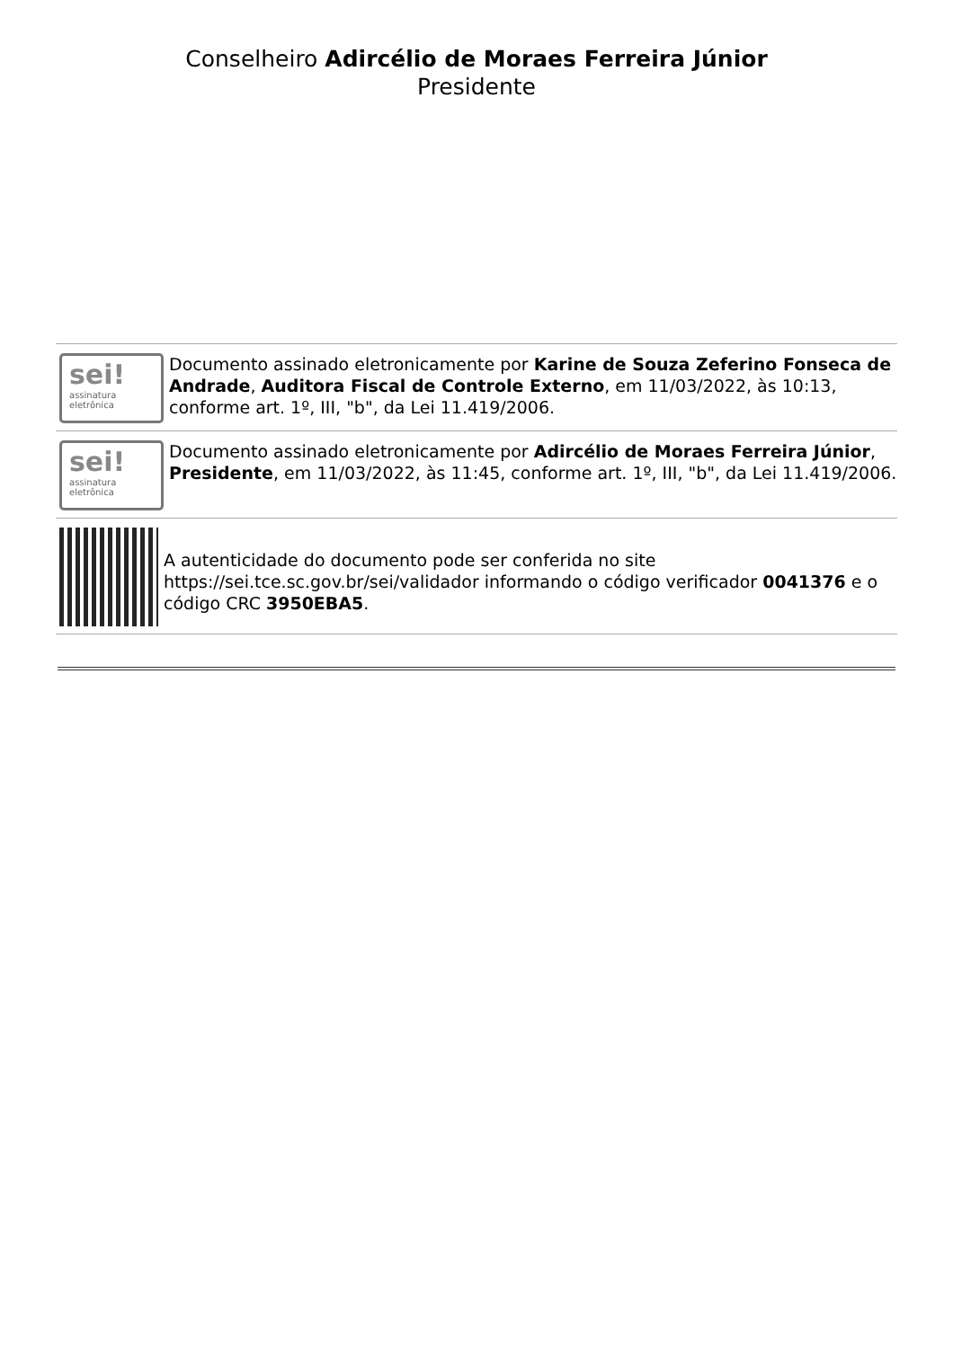Conselheiro Adircélio de Moraes Ferreira Júnior
Presidente
sei!
assinatura
eletrônica
Documento assinado eletronicamente por Karine de Souza Zeferino Fonseca de Andrade, Auditora Fiscal de Controle Externo, em 11/03/2022, às 10:13, conforme art. 1º, III, "b", da Lei 11.419/2006.
sei!
assinatura
eletrônica
Documento assinado eletronicamente por Adircélio de Moraes Ferreira Júnior, Presidente, em 11/03/2022, às 11:45, conforme art. 1º, III, "b", da Lei 11.419/2006.
A autenticidade do documento pode ser conferida no site https://sei.tce.sc.gov.br/sei/validador informando o código verificador 0041376 e o código CRC 3950EBA5.